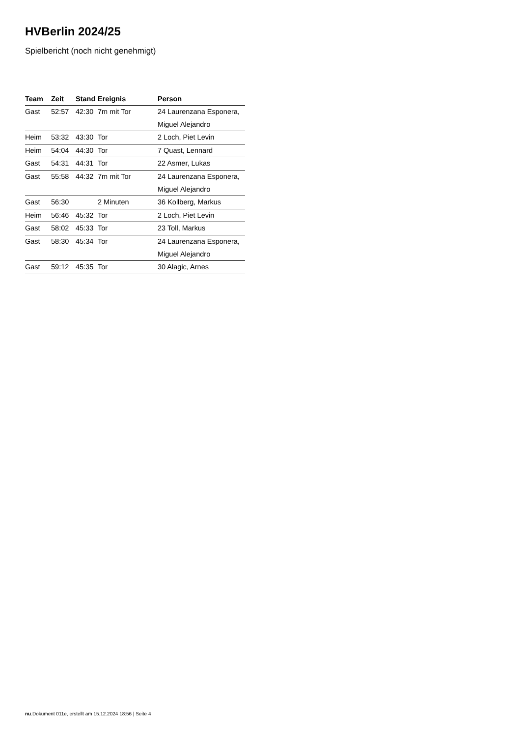HVBerlin 2024/25
Spielbericht (noch nicht genehmigt)
| Team | Zeit | Stand | Ereignis | Person |
| --- | --- | --- | --- | --- |
| Gast | 52:57 | 42:30 | 7m mit Tor | 24 Laurenzana Esponera, Miguel Alejandro |
| Heim | 53:32 | 43:30 | Tor | 2 Loch, Piet Levin |
| Heim | 54:04 | 44:30 | Tor | 7 Quast, Lennard |
| Gast | 54:31 | 44:31 | Tor | 22 Asmer, Lukas |
| Gast | 55:58 | 44:32 | 7m mit Tor | 24 Laurenzana Esponera, Miguel Alejandro |
| Gast | 56:30 | | 2 Minuten | 36 Kollberg, Markus |
| Heim | 56:46 | 45:32 | Tor | 2 Loch, Piet Levin |
| Gast | 58:02 | 45:33 | Tor | 23 Toll, Markus |
| Gast | 58:30 | 45:34 | Tor | 24 Laurenzana Esponera, Miguel Alejandro |
| Gast | 59:12 | 45:35 | Tor | 30 Alagic, Arnes |
nu.Dokument 011e, erstellt am 15.12.2024 18:56 | Seite 4